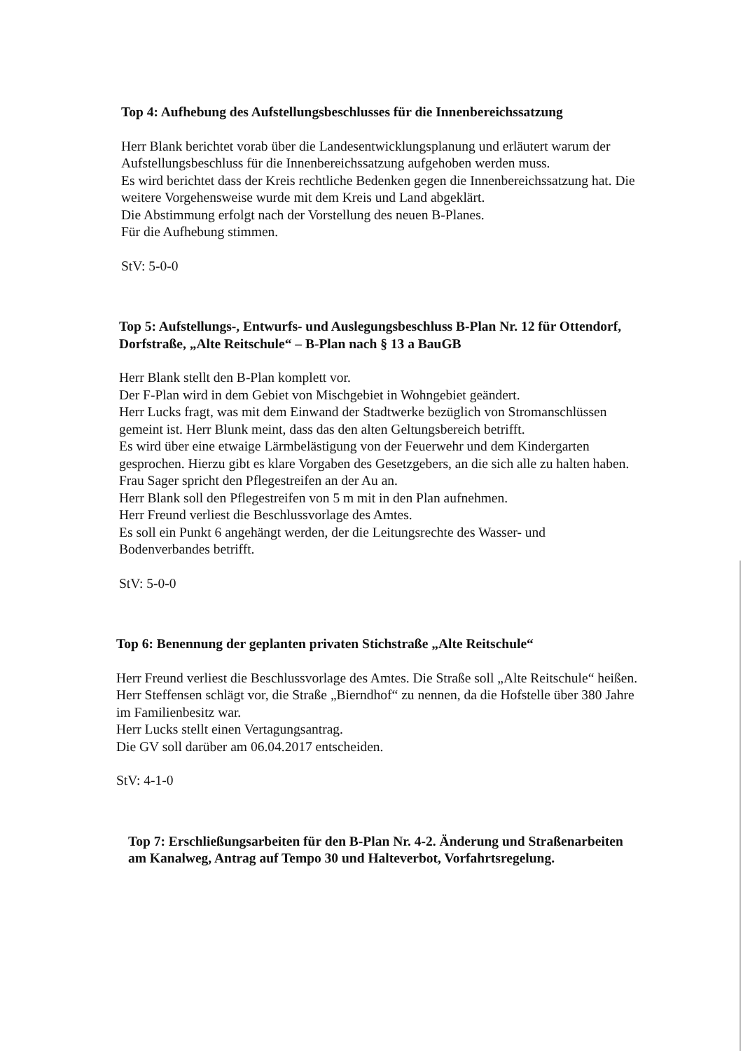Top 4: Aufhebung des Aufstellungsbeschlusses für die Innenbereichssatzung
Herr Blank berichtet vorab über die Landesentwicklungsplanung und erläutert warum der Aufstellungsbeschluss für die Innenbereichssatzung aufgehoben werden muss.
Es wird berichtet dass der Kreis rechtliche Bedenken gegen die Innenbereichssatzung hat. Die weitere Vorgehensweise wurde mit dem Kreis und Land abgeklärt.
Die Abstimmung erfolgt nach der Vorstellung des neuen B-Planes.
Für die Aufhebung stimmen.
StV: 5-0-0
Top 5: Aufstellungs-, Entwurfs- und Auslegungsbeschluss B-Plan Nr. 12 für Ottendorf, Dorfstraße, „Alte Reitschule“ – B-Plan nach § 13 a BauGB
Herr Blank stellt den B-Plan komplett vor.
Der F-Plan wird in dem Gebiet von Mischgebiet in Wohngebiet geändert.
Herr Lucks fragt, was mit dem Einwand der Stadtwerke bezüglich von Stromanschlüssen gemeint ist. Herr Blunk meint, dass das den alten Geltungsbereich betrifft.
Es wird über eine etwaige Lärmbelästigung von der Feuerwehr und dem Kindergarten gesprochen. Hierzu gibt es klare Vorgaben des Gesetzgebers, an die sich alle zu halten haben.
Frau Sager spricht den Pflegestreifen an der Au an.
Herr Blank soll den Pflegestreifen von 5 m mit in den Plan aufnehmen.
Herr Freund verliest die Beschlussvorlage des Amtes.
Es soll ein Punkt 6 angehängt werden, der die Leitungsrechte des Wasser- und Bodenverbandes betrifft.
StV: 5-0-0
Top 6: Benennung der geplanten privaten Stichstraße „Alte Reitschule“
Herr Freund verliest die Beschlussvorlage des Amtes. Die Straße soll „Alte Reitschule“ heißen.
Herr Steffensen schlägt vor, die Straße „Bierndhof“ zu nennen, da die Hofstelle über 380 Jahre im Familienbesitz war.
Herr Lucks stellt einen Vertagungsantrag.
Die GV soll darüber am 06.04.2017 entscheiden.
StV: 4-1-0
Top 7: Erschließungsarbeiten für den B-Plan Nr. 4-2. Änderung und Straßenarbeiten am Kanalweg, Antrag auf Tempo 30 und Halteverbot, Vorfahrtsregelung.